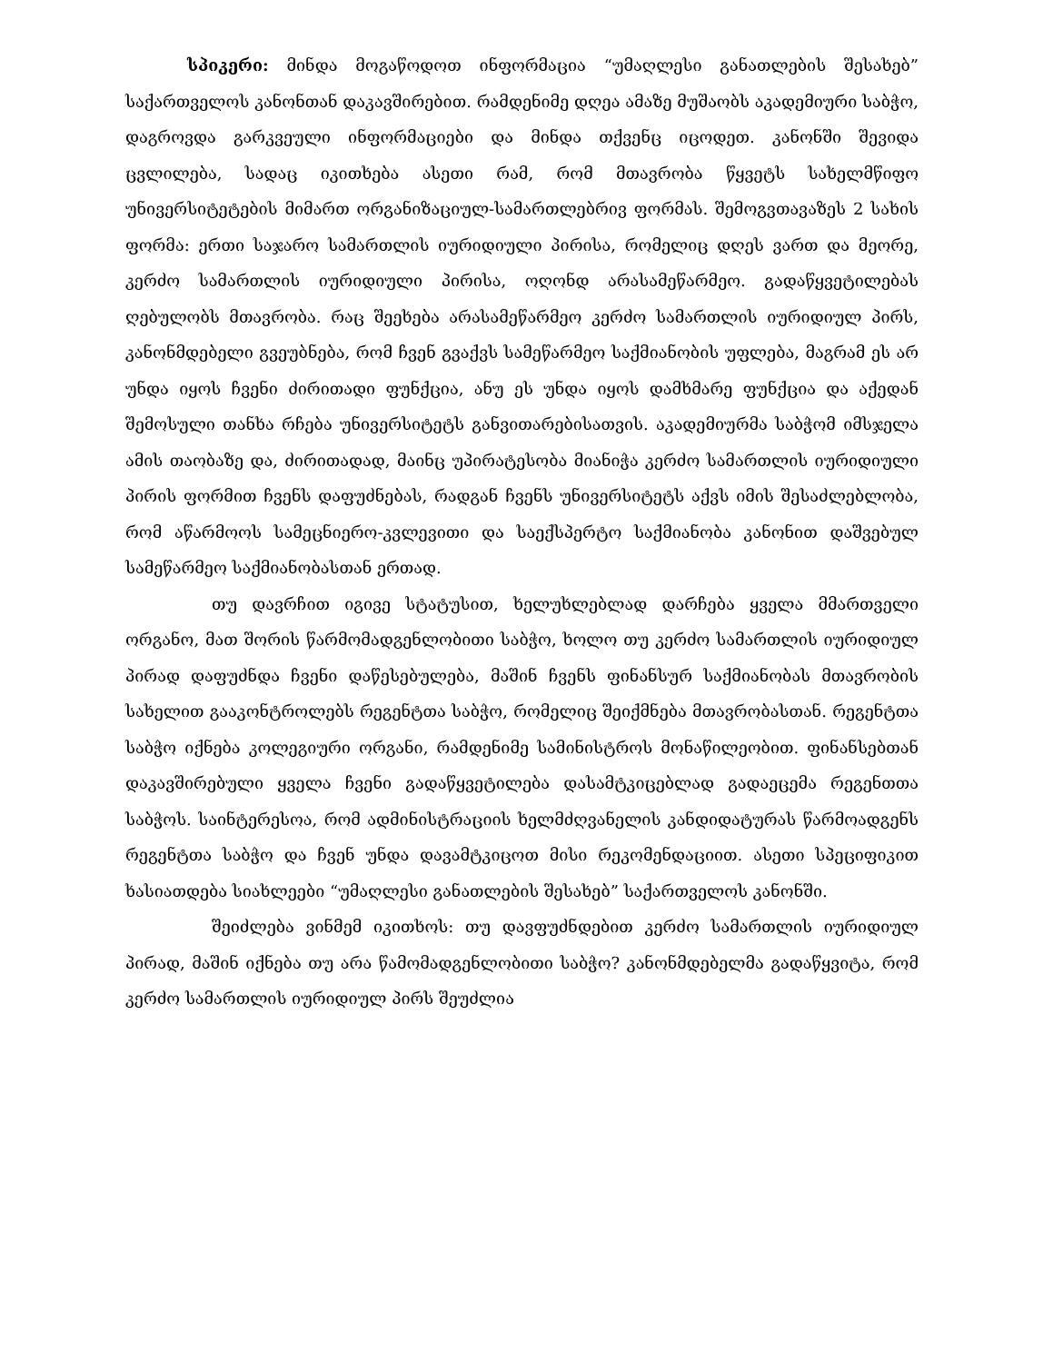სპიკერი: მინდა მოგაწოდოთ ინფორმაცია “უმაღლესი განათლების შესახებ” საქართველოს კანონთან დაკავშირებით. რამდენიმე დღეა ამაზე მუშაობს აკადემიური საბჭო, დაგროვდა გარკვეული ინფორმაციები და მინდა თქვენც იცოდეთ. კანონში შევიდა ცვლილება, სადაც იკითხება ასეთი რამ, რომ მთავრობა წყვეტს სახელმწიფო უნივერსიტეტების მიმართ ორგანიზაციულ-სამართლებრივ ფორმას. შემოგვთავაზეს 2 სახის ფორმა: ერთი საჯარო სამართლის იურიდიული პირისა, რომელიც დღეს ვართ და მეორე, კერძო სამართლის იურიდიული პირისა, ოღონდ არასამეწარმეო. გადაწყვეტილებას ღებულობს მთავრობა. რაც შეეხება არასამეწარმეო კერძო სამართლის იურიდიულ პირს, კანონმდებელი გვეუბნება, რომ ჩვენ გვაქვს სამეწარმეო საქმიანობის უფლება, მაგრამ ეს არ უნდა იყოს ჩვენი ძირითადი ფუნქცია, ანუ ეს უნდა იყოს დამხმარე ფუნქცია და აქედან შემოსული თანხა რჩება უნივერსიტეტს განვითარებისათვის. აკადემიურმა საბჭომ იმსჯელა ამის თაობაზე და, ძირითადად, მაინც უპირატესობა მიანიჭა კერძო სამართლის იურიდიული პირის ფორმით ჩვენს დაფუძნებას, რადგან ჩვენს უნივერსიტეტს აქვს იმის შესაძლებლობა, რომ აწარმოოს სამეცნიერო-კვლევითი და საექსპერტო საქმიანობა კანონით დაშვებულ სამეწარმეო საქმიანობასთან ერთად.
თუ დავრჩით იგივე სტატუსით, ხელუხლებლად დარჩება ყველა მმართველი ორგანო, მათ შორის წარმომადგენლობითი საბჭო, ხოლო თუ კერძო სამართლის იურიდიულ პირად დაფუძნდა ჩვენი დაწესებულება, მაშინ ჩვენს ფინანსურ საქმიანობას მთავრობის სახელით გააკონტროლებს რეგენტთა საბჭო, რომელიც შეიქმნება მთავრობასთან. რეგენტთა საბჭო იქნება კოლეგიური ორგანი, რამდენიმე სამინისტროს მონაწილეობით. ფინანსებთან დაკავშირებული ყველა ჩვენი გადაწყვეტილება დასამტკიცებლად გადაეცემა რეგენთთა საბჭოს. საინტერესოა, რომ ადმინისტრაციის ხელმძღვანელის კანდიდატურას წარმოადგენს რეგენტთა საბჭო და ჩვენ უნდა დავამტკიცოთ მისი რეკომენდაციით. ასეთი სპეციფიკით ხასიათდება სიახლეები “უმაღლესი განათლების შესახებ” საქართველოს კანონში.
შეიძლება ვინმემ იკითხოს: თუ დავფუძნდებით კერძო სამართლის იურიდიულ პირად, მაშინ იქნება თუ არა წამომადგენლობითი საბჭო? კანონმდებელმა გადაწყვიტა, რომ კერძო სამართლის იურიდიულ პირს შეუძლია